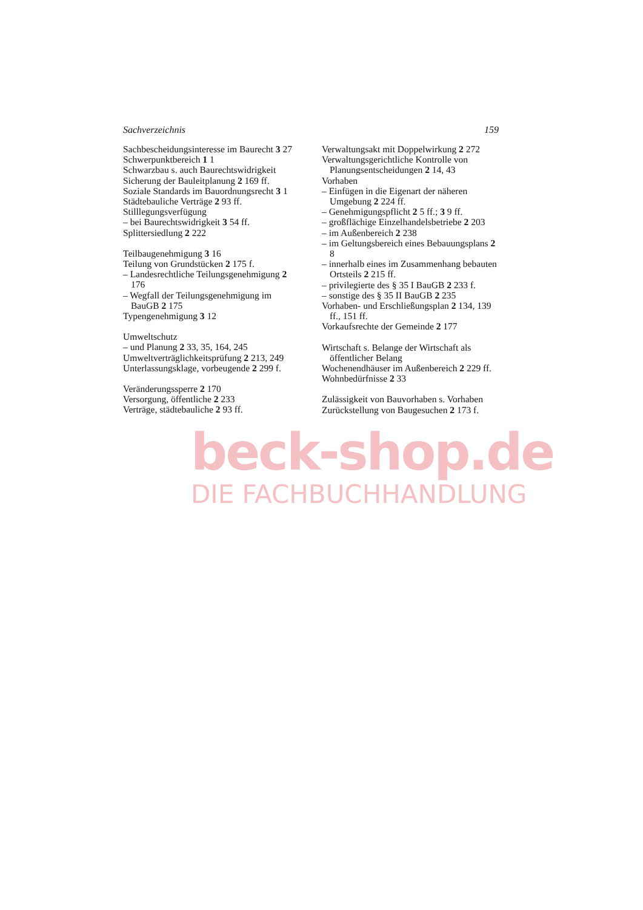Sachverzeichnis 159
Sachbescheidungsinteresse im Baurecht 3 27
Schwerpunktbereich 1 1
Schwarzbau s. auch Baurechtswidrigkeit
Sicherung der Bauleitplanung 2 169 ff.
Soziale Standards im Bauordnungsrecht 3 1
Städtebauliche Verträge 2 93 ff.
Stilllegungsverfügung
– bei Baurechtswidrigkeit 3 54 ff.
Splittersiedlung 2 222
Teilbaugenehmigung 3 16
Teilung von Grundstücken 2 175 f.
– Landesrechtliche Teilungsgenehmigung 2 176
– Wegfall der Teilungsgenehmigung im BauGB 2 175
Typengenehmigung 3 12
Umweltschutz
– und Planung 2 33, 35, 164, 245
Umweltverträglichkeitsprüfung 2 213, 249
Unterlassungsklage, vorbeugende 2 299 f.
Veränderungssperre 2 170
Versorgung, öffentliche 2 233
Verträge, städtebauliche 2 93 ff.
Verwaltungsakt mit Doppelwirkung 2 272
Verwaltungsgerichtliche Kontrolle von Planungsentscheidungen 2 14, 43
Vorhaben
– Einfügen in die Eigenart der näheren Umgebung 2 224 ff.
– Genehmigungspflicht 2 5 ff.; 3 9 ff.
– großflächige Einzelhandelsbetriebe 2 203
– im Außenbereich 2 238
– im Geltungsbereich eines Bebauungsplans 2 8
– innerhalb eines im Zusammenhang bebauten Ortsteils 2 215 ff.
– privilegierte des § 35 I BauGB 2 233 f.
– sonstige des § 35 II BauGB 2 235
Vorhaben- und Erschließungsplan 2 134, 139 ff., 151 ff.
Vorkaufsrechte der Gemeinde 2 177
Wirtschaft s. Belange der Wirtschaft als öffentlicher Belang
Wochenendhäuser im Außenbereich 2 229 ff.
Wohnbedürfnisse 2 33
Zulässigkeit von Bauvorhaben s. Vorhaben
Zurückstellung von Baugesuchen 2 173 f.
beck-shop.de
DIE FACHBUCHHANDLUNG